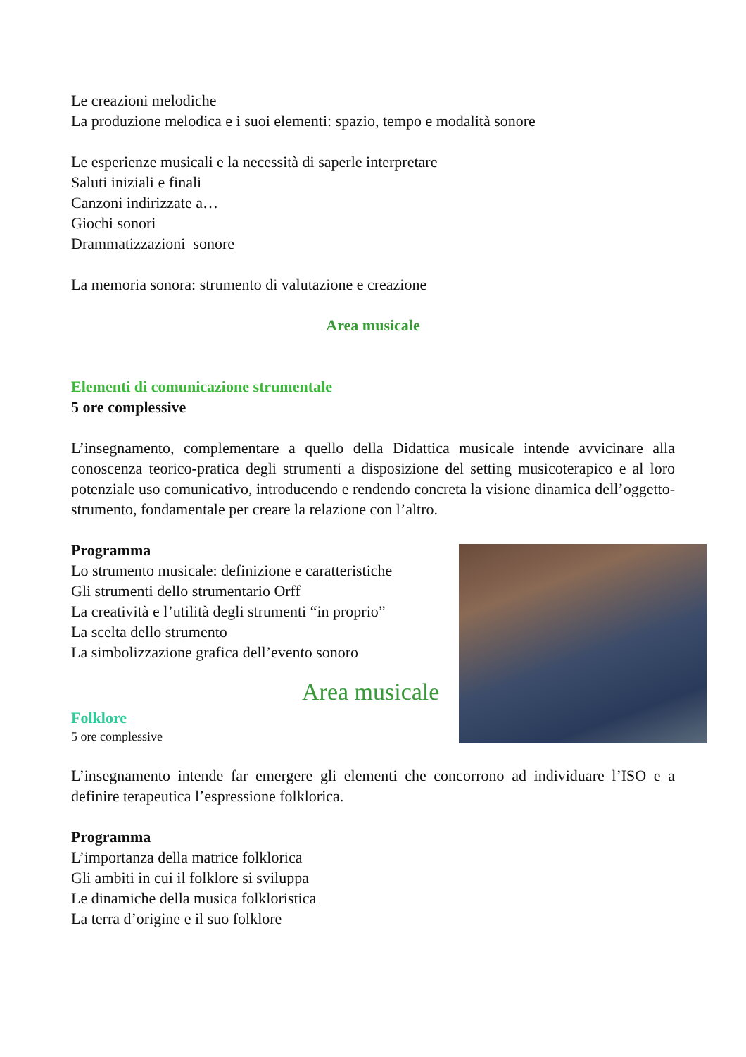Le creazioni melodiche
La produzione melodica e i suoi elementi: spazio, tempo e modalità sonore
Le esperienze musicali e la necessità di saperle interpretare
Saluti iniziali e finali
Canzoni indirizzate a…
Giochi sonori
Drammatizzazioni sonore
La memoria sonora: strumento di valutazione e creazione
Area musicale
Elementi di comunicazione strumentale
5 ore complessive
L’insegnamento, complementare a quello della Didattica musicale intende avvicinare alla conoscenza teorico-pratica degli strumenti a disposizione del setting musicoterapico e al loro potenziale uso comunicativo, introducendo e rendendo concreta la visione dinamica dell’oggetto-strumento, fondamentale per creare la relazione con l’altro.
Programma
Lo strumento musicale: definizione e caratteristiche
Gli strumenti dello strumentario Orff
La creatività e l’utilità degli strumenti “in proprio”
La scelta dello strumento
La simbolizzazione grafica dell’evento sonoro
Area musicale
Folklore
5 ore complessive
L’insegnamento intende far emergere gli elementi che concorrono ad individuare l’ISO e a definire terapeutica l’espressione folklorica.
Programma
L’importanza della matrice folklorica
Gli ambiti in cui il folklore si sviluppa
Le dinamiche della musica folkloristica
La terra d’origine e il suo folklore